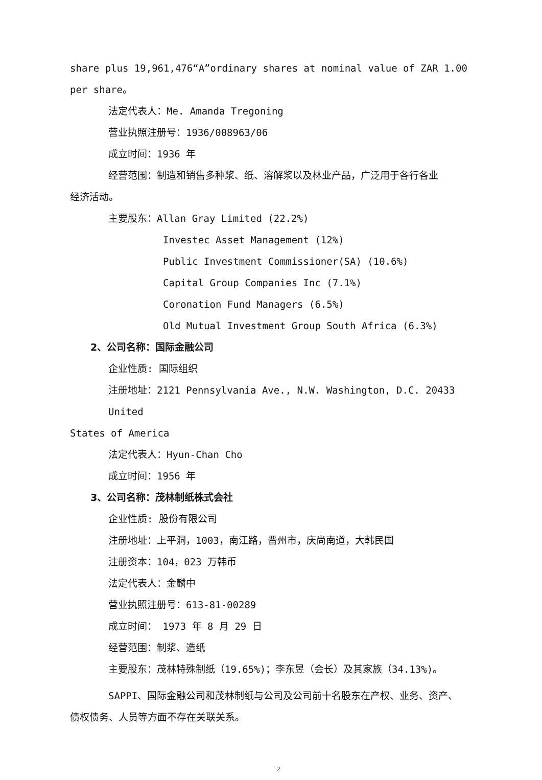share plus 19,961,476“A”ordinary shares at nominal value of ZAR 1.00 per share。
法定代表人：Me. Amanda Tregoning
营业执照注册号：1936/008963/06
成立时间：1936 年
经营范围：制造和销售多种浆、纸、溶解浆以及林业产品，广泛用于各行各业
经济活动。
主要股东：Allan Gray Limited (22.2%)
Investec Asset Management (12%)
Public Investment Commissioner(SA) (10.6%)
Capital Group Companies Inc (7.1%)
Coronation Fund Managers (6.5%)
Old Mutual Investment Group South Africa (6.3%)
2、公司名称：国际金融公司
企业性质: 国际组织
注册地址：2121 Pennsylvania Ave., N.W. Washington, D.C. 20433 United
States of America
法定代表人：Hyun-Chan Cho
成立时间：1956 年
3、公司名称：茂林制纸株式会社
企业性质: 股份有限公司
注册地址：上平洞，1003，南江路，晋州市，庆尚南道，大韩民国
注册资本：104，023 万韩币
法定代表人：金麟中
营业执照注册号：613-81-00289
成立时间： 1973 年 8 月 29 日
经营范围：制浆、造纸
主要股东：茂林特殊制纸（19.65%)；李东昱（会长）及其家族（34.13%)。
SAPPI、国际金融公司和茂林制纸与公司及公司前十名股东在产权、业务、资产、
债权债务、人员等方面不存在关联关系。
2